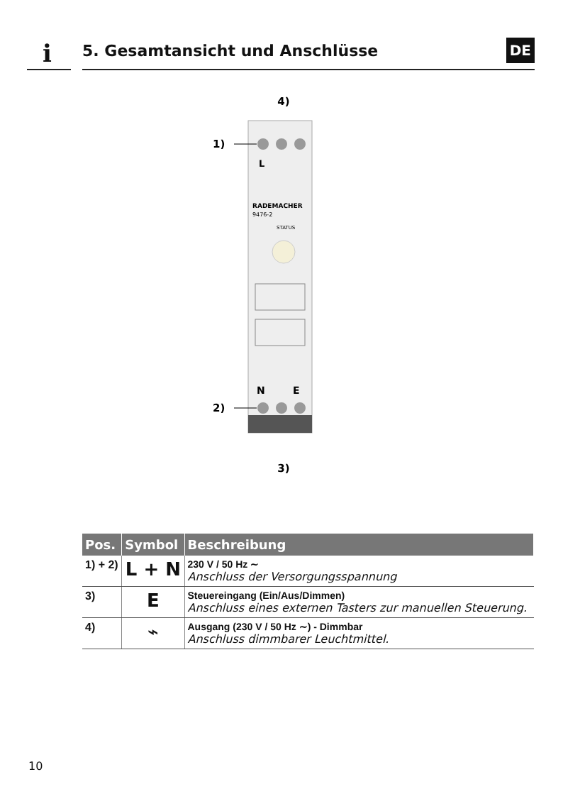i
5. Gesamtansicht und Anschlüsse
DE
4)
1)
2)
3)
L
N
E
RADEMACHER
9476-2
STATUS
| Pos. | Symbol | Beschreibung |
| --- | --- | --- |
| 1) + 2) | L + N | 230 V / 50 Hz ∼ Anschluss der Versorgungsspannung |
| 3) | E | Steuereingang (Ein/Aus/Dimmen) Anschluss eines externen Tasters zur manuellen Steuerung. |
| 4) | ⌁ | Ausgang (230 V / 50 Hz ∼) - Dimmbar Anschluss dimmbarer Leuchtmittel. |
10